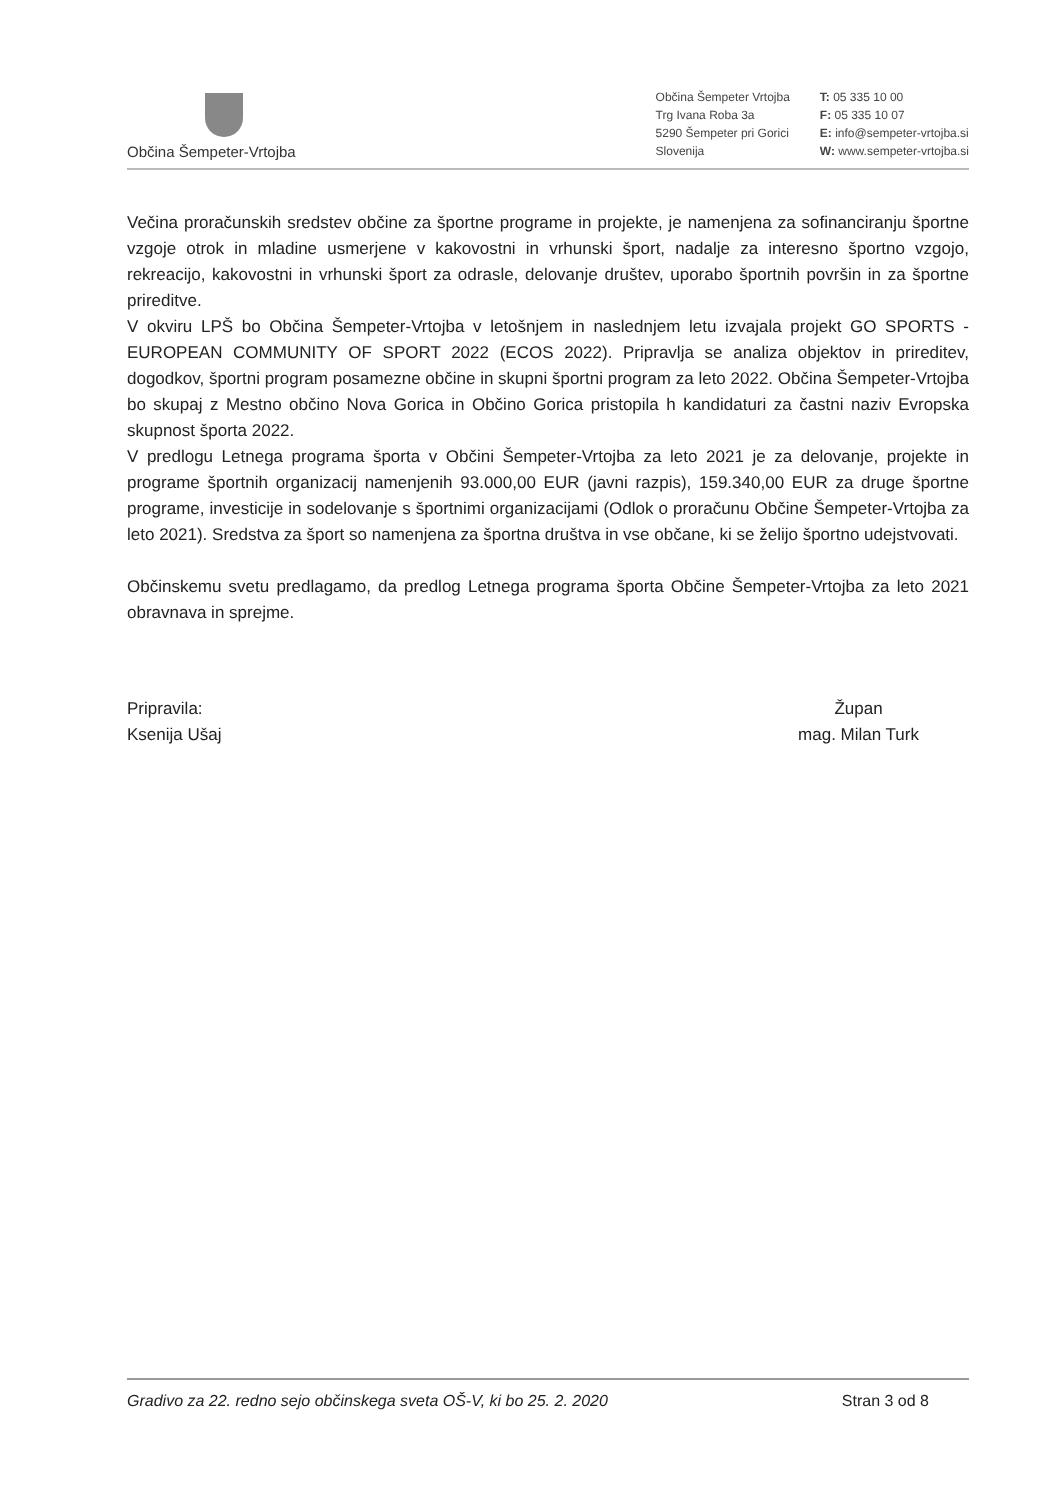Občina Šempeter-Vrtojba
Občina Šempeter Vrtojba
Trg Ivana Roba 3a
5290 Šempeter pri Gorici
Slovenija
T: 05 335 10 00
F: 05 335 10 07
E: info@sempeter-vrtojba.si
W: www.sempeter-vrtojba.si
Večina proračunskih sredstev občine za športne programe in projekte, je namenjena za sofinanciranju športne vzgoje otrok in mladine usmerjene v kakovostni in vrhunski šport, nadalje za interesno športno vzgojo, rekreacijo, kakovostni in vrhunski šport za odrasle, delovanje društev, uporabo športnih površin in za športne prireditve.
V okviru LPŠ bo Občina Šempeter-Vrtojba v letošnjem in naslednjem letu izvajala projekt GO SPORTS - EUROPEAN COMMUNITY OF SPORT 2022 (ECOS 2022). Pripravlja se analiza objektov in prireditev, dogodkov, športni program posamezne občine in skupni športni program za leto 2022. Občina Šempeter-Vrtojba bo skupaj z Mestno občino Nova Gorica in Občino Gorica pristopila h kandidaturi za častni naziv Evropska skupnost športa 2022.
V predlogu Letnega programa športa v Občini Šempeter-Vrtojba za leto 2021 je za delovanje, projekte in programe športnih organizacij namenjenih 93.000,00 EUR (javni razpis), 159.340,00 EUR za druge športne programe, investicije in sodelovanje s športnimi organizacijami (Odlok o proračunu Občine Šempeter-Vrtojba za leto 2021). Sredstva za šport so namenjena za športna društva in vse občane, ki se želijo športno udejstvovati.
Občinskemu svetu predlagamo, da predlog Letnega programa športa Občine Šempeter-Vrtojba za leto 2021 obravnava in sprejme.
Pripravila:
Ksenija Ušaj
Župan
mag. Milan Turk
Gradivo za 22. redno sejo občinskega sveta OŠ-V, ki bo 25. 2. 2020 Stran 3 od 8